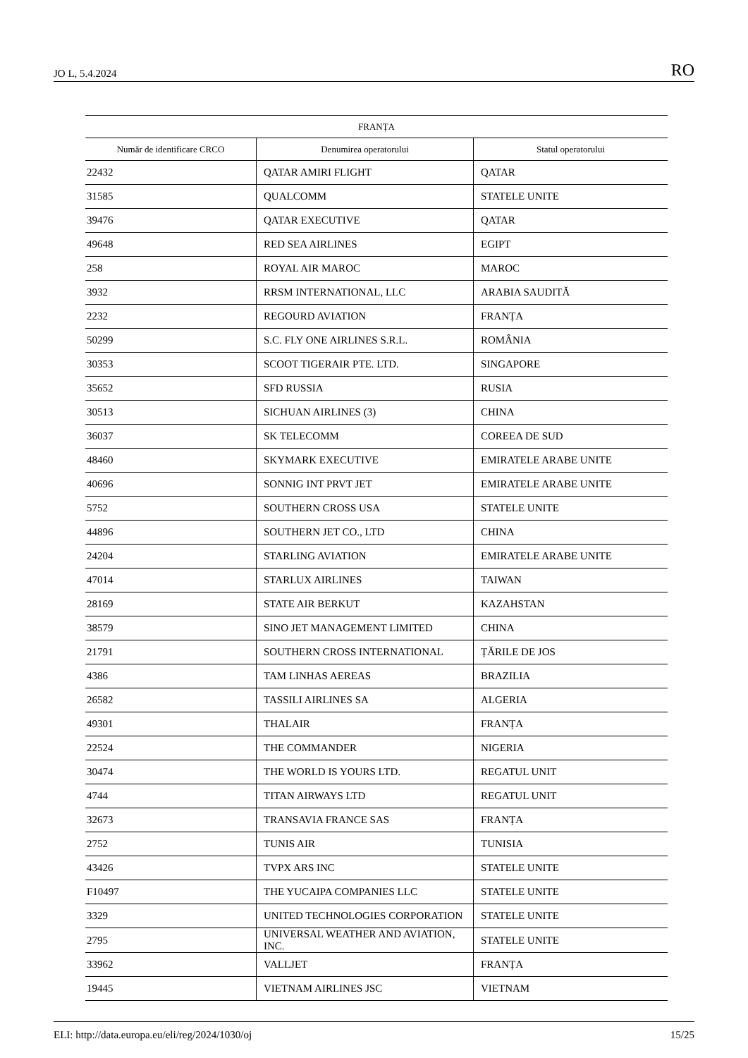JO L, 5.4.2024 RO
| FRANȚA | | |
| --- | --- | --- |
| Număr de identificare CRCO | Denumirea operatorului | Statul operatorului |
| 22432 | QATAR AMIRI FLIGHT | QATAR |
| 31585 | QUALCOMM | STATELE UNITE |
| 39476 | QATAR EXECUTIVE | QATAR |
| 49648 | RED SEA AIRLINES | EGIPT |
| 258 | ROYAL AIR MAROC | MAROC |
| 3932 | RRSM INTERNATIONAL, LLC | ARABIA SAUDITĂ |
| 2232 | REGOURD AVIATION | FRANȚA |
| 50299 | S.C. FLY ONE AIRLINES S.R.L. | ROMÂNIA |
| 30353 | SCOOT TIGERAIR PTE. LTD. | SINGAPORE |
| 35652 | SFD RUSSIA | RUSIA |
| 30513 | SICHUAN AIRLINES (3) | CHINA |
| 36037 | SK TELECOMM | COREEA DE SUD |
| 48460 | SKYMARK EXECUTIVE | EMIRATELE ARABE UNITE |
| 40696 | SONNIG INT PRVT JET | EMIRATELE ARABE UNITE |
| 5752 | SOUTHERN CROSS USA | STATELE UNITE |
| 44896 | SOUTHERN JET CO., LTD | CHINA |
| 24204 | STARLING AVIATION | EMIRATELE ARABE UNITE |
| 47014 | STARLUX AIRLINES | TAIWAN |
| 28169 | STATE AIR BERKUT | KAZAHSTAN |
| 38579 | SINO JET MANAGEMENT LIMITED | CHINA |
| 21791 | SOUTHERN CROSS INTERNATIONAL | ȚĂRILE DE JOS |
| 4386 | TAM LINHAS AEREAS | BRAZILIA |
| 26582 | TASSILI AIRLINES SA | ALGERIA |
| 49301 | THALAIR | FRANȚA |
| 22524 | THE COMMANDER | NIGERIA |
| 30474 | THE WORLD IS YOURS LTD. | REGATUL UNIT |
| 4744 | TITAN AIRWAYS LTD | REGATUL UNIT |
| 32673 | TRANSAVIA FRANCE SAS | FRANȚA |
| 2752 | TUNIS AIR | TUNISIA |
| 43426 | TVPX ARS INC | STATELE UNITE |
| F10497 | THE YUCAIPA COMPANIES LLC | STATELE UNITE |
| 3329 | UNITED TECHNOLOGIES CORPORATION | STATELE UNITE |
| 2795 | UNIVERSAL WEATHER AND AVIATION, INC. | STATELE UNITE |
| 33962 | VALLJET | FRANȚA |
| 19445 | VIETNAM AIRLINES JSC | VIETNAM |
ELI: http://data.europa.eu/eli/reg/2024/1030/oj 15/25